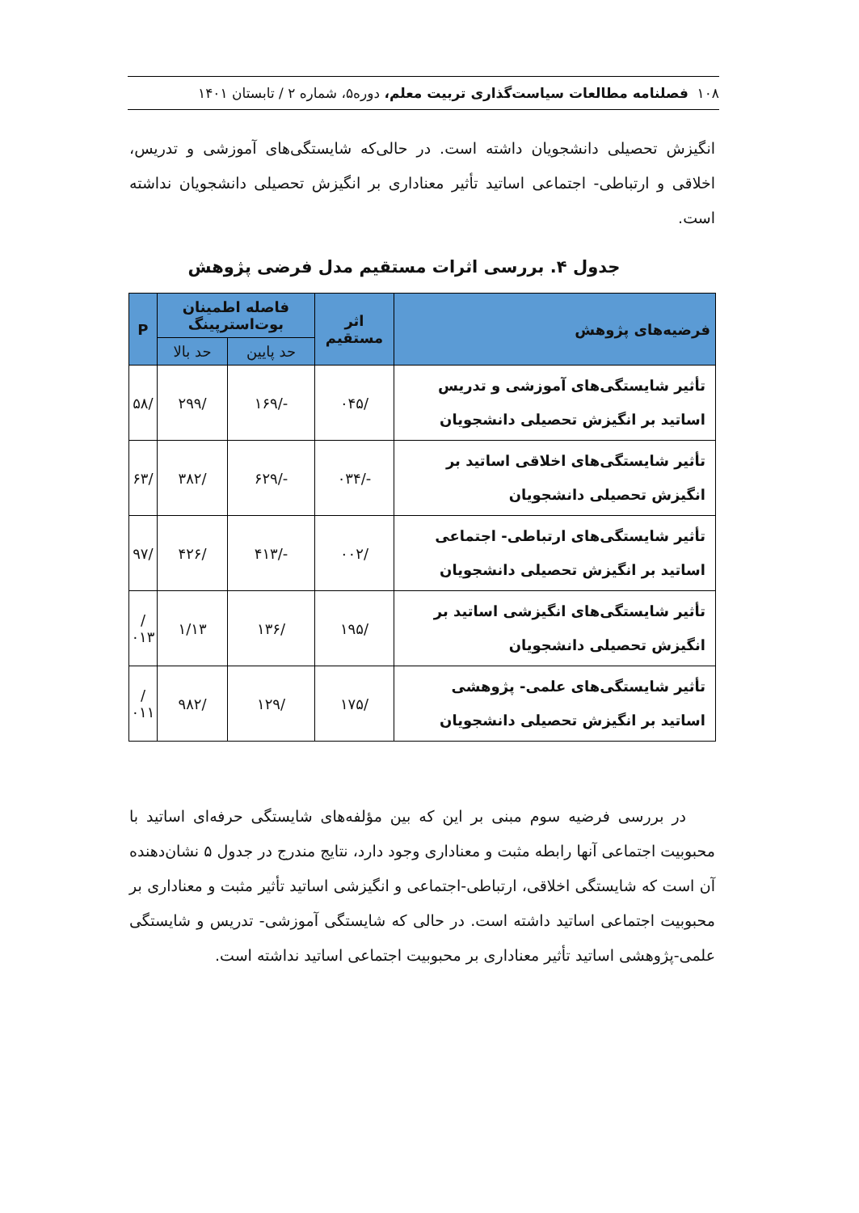۱۰۸ فصلنامه مطالعات سیاست‌گذاری تربیت معلم، دوره۵، شماره ۲ / تابستان ۱۴۰۱
انگیزش تحصیلی دانشجویان داشته است. در حالی‌که شایستگی‌های آموزشی و تدریس، اخلاقی و ارتباطی- اجتماعی اساتید تأثیر معناداری بر انگیزش تحصیلی دانشجویان نداشته است.
جدول ۴. بررسی اثرات مستقیم مدل فرضی پژوهش
| فرضیه‌های پژوهش | اثر مستقیم | فاصله اطمینان بوت‌استرپینگ | | P |
| --- | --- | --- | --- | --- |
| | | حد پایین | حد بالا | |
| تأثیر شایستگی‌های آموزشی و تدریس اساتید بر انگیزش تحصیلی دانشجویان | /۰۴۵ | -/۱۶۹ | /۲۹۹ | /۵۸ |
| تأثیر شایستگی‌های اخلاقی اساتید بر انگیزش تحصیلی دانشجویان | -/۰۳۴ | -/۶۲۹ | /۳۸۲ | /۶۳ |
| تأثیر شایستگی‌های ارتباطی- اجتماعی اساتید بر انگیزش تحصیلی دانشجویان | /۰۰۲ | -/۴۱۳ | /۴۲۶ | /۹۷ |
| تأثیر شایستگی‌های انگیزشی اساتید بر انگیزش تحصیلی دانشجویان | /۱۹۵ | /۱۳۶ | ۱/۱۳ | /۰۱۳ |
| تأثیر شایستگی‌های علمی- پژوهشی اساتید بر انگیزش تحصیلی دانشجویان | /۱۷۵ | /۱۲۹ | /۹۸۲ | /۰۱۱ |
در بررسی فرضیه سوم مبنی بر این که بین مؤلفه‌های شایستگی حرفه‌ای اساتید با محبوبیت اجتماعی آنها رابطه مثبت و معناداری وجود دارد، نتایج مندرج در جدول ۵ نشان‌دهنده آن است که شایستگی اخلاقی، ارتباطی-اجتماعی و انگیزشی اساتید تأثیر مثبت و معناداری بر محبوبیت اجتماعی اساتید داشته است. در حالی که شایستگی آموزشی- تدریس و شایستگی علمی-پژوهشی اساتید تأثیر معناداری بر محبوبیت اجتماعی اساتید نداشته است.